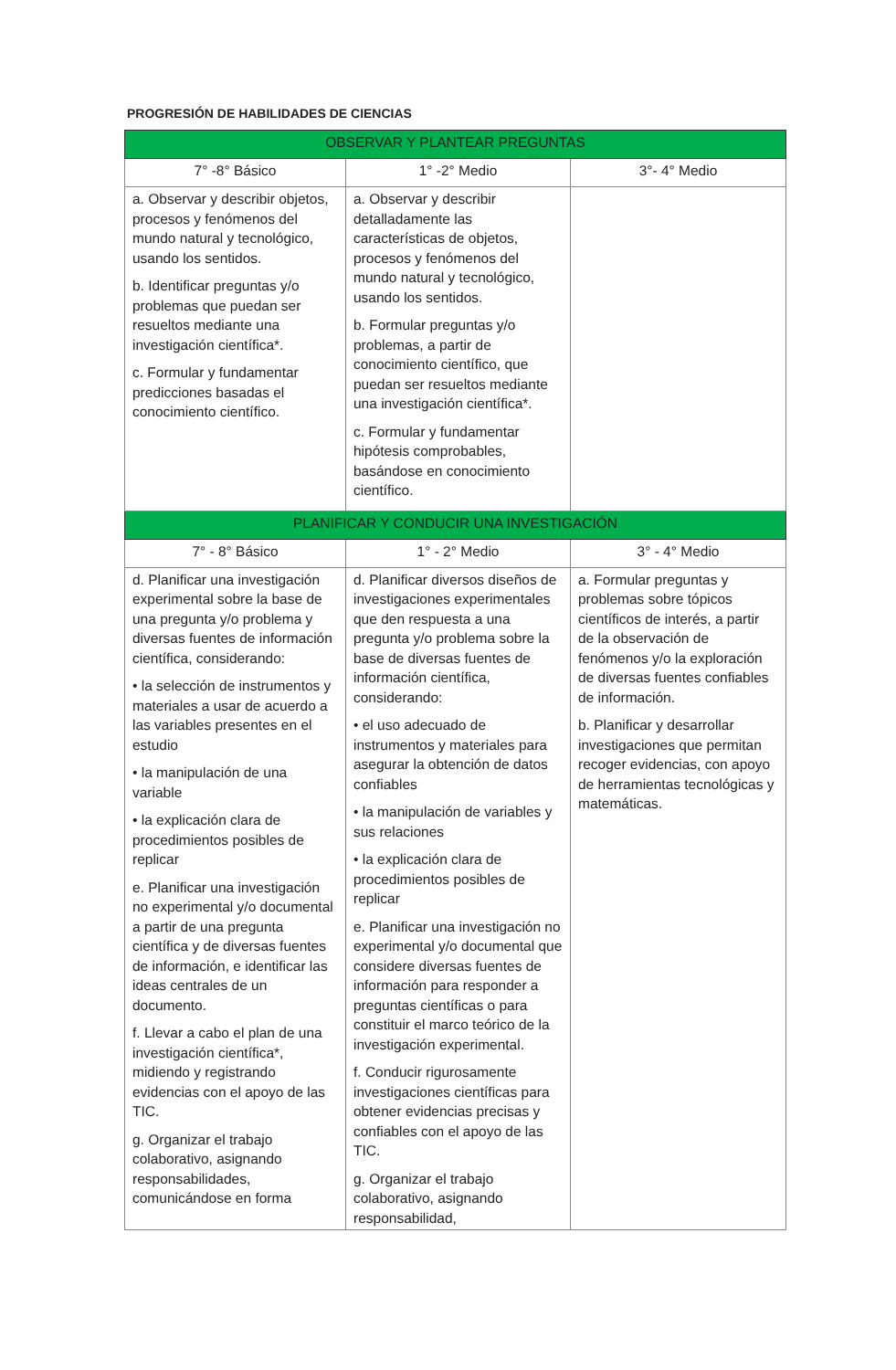PROGRESIÓN DE HABILIDADES DE CIENCIAS
| OBSERVAR Y PLANTEAR PREGUNTAS | | |
| --- | --- | --- |
| 7° -8° Básico | 1° -2° Medio | 3°- 4° Medio |
| a. Observar y describir objetos, procesos y fenómenos del mundo natural y tecnológico, usando los sentidos. b. Identificar preguntas y/o problemas que puedan ser resueltos mediante una investigación científica*. c. Formular y fundamentar predicciones basadas el conocimiento científico. | a. Observar y describir detalladamente las características de objetos, procesos y fenómenos del mundo natural y tecnológico, usando los sentidos. b. Formular preguntas y/o problemas, a partir de conocimiento científico, que puedan ser resueltos mediante una investigación científica*. c. Formular y fundamentar hipótesis comprobables, basándose en conocimiento científico. | |
| PLANIFICAR Y CONDUCIR UNA INVESTIGACIÓN | | |
| 7° - 8° Básico | 1° - 2° Medio | 3° - 4° Medio |
| d. Planificar una investigación experimental sobre la base de una pregunta y/o problema y diversas fuentes de información científica, considerando: • la selección de instrumentos y materiales a usar de acuerdo a las variables presentes en el estudio • la manipulación de una variable • la explicación clara de procedimientos posibles de replicar e. Planificar una investigación no experimental y/o documental a partir de una pregunta científica y de diversas fuentes de información, e identificar las ideas centrales de un documento. f. Llevar a cabo el plan de una investigación científica*, midiendo y registrando evidencias con el apoyo de las TIC. g. Organizar el trabajo colaborativo, asignando responsabilidades, comunicándose en forma | d. Planificar diversos diseños de investigaciones experimentales que den respuesta a una pregunta y/o problema sobre la base de diversas fuentes de información científica, considerando: • el uso adecuado de instrumentos y materiales para asegurar la obtención de datos confiables • la manipulación de variables y sus relaciones • la explicación clara de procedimientos posibles de replicar e. Planificar una investigación no experimental y/o documental que considere diversas fuentes de información para responder a preguntas científicas o para constituir el marco teórico de la investigación experimental. f. Conducir rigurosamente investigaciones científicas para obtener evidencias precisas y confiables con el apoyo de las TIC. g. Organizar el trabajo colaborativo, asignando responsabilidad, | a. Formular preguntas y problemas sobre tópicos científicos de interés, a partir de la observación de fenómenos y/o la exploración de diversas fuentes confiables de información. b. Planificar y desarrollar investigaciones que permitan recoger evidencias, con apoyo de herramientas tecnológicas y matemáticas. |